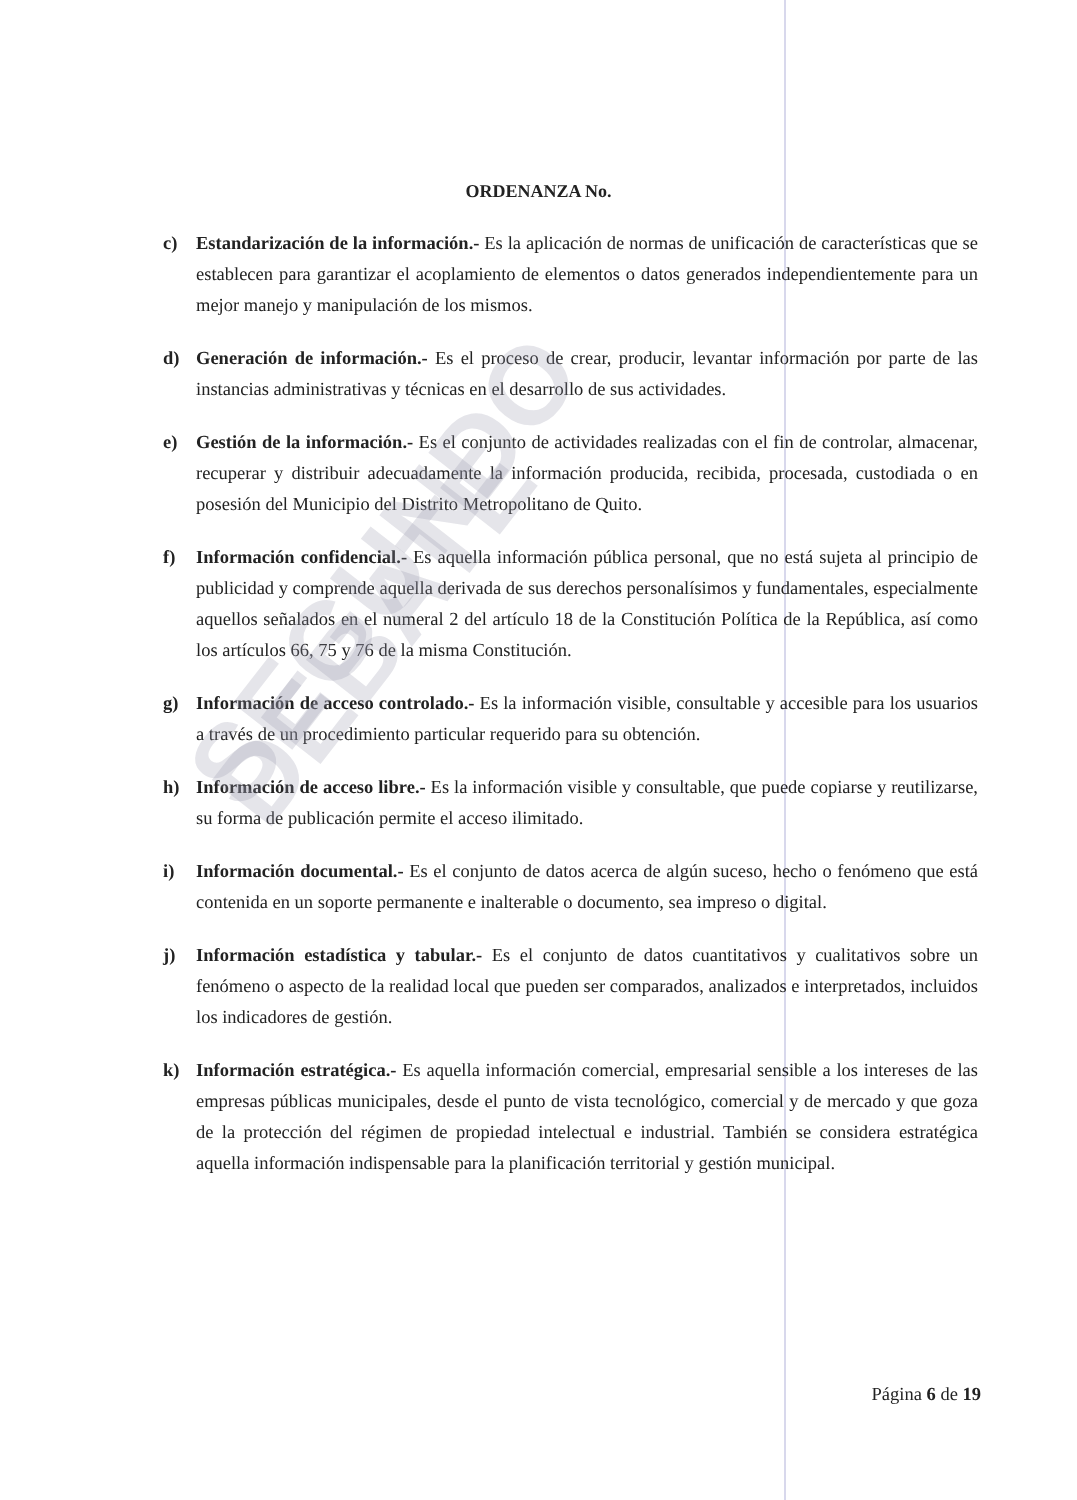ORDENANZA No.
c) Estandarización de la información.- Es la aplicación de normas de unificación de características que se establecen para garantizar el acoplamiento de elementos o datos generados independientemente para un mejor manejo y manipulación de los mismos.
d) Generación de información.- Es el proceso de crear, producir, levantar información por parte de las instancias administrativas y técnicas en el desarrollo de sus actividades.
e) Gestión de la información.- Es el conjunto de actividades realizadas con el fin de controlar, almacenar, recuperar y distribuir adecuadamente la información producida, recibida, procesada, custodiada o en posesión del Municipio del Distrito Metropolitano de Quito.
f) Información confidencial.- Es aquella información pública personal, que no está sujeta al principio de publicidad y comprende aquella derivada de sus derechos personalísimos y fundamentales, especialmente aquellos señalados en el numeral 2 del artículo 18 de la Constitución Política de la República, así como los artículos 66, 75 y 76 de la misma Constitución.
g) Información de acceso controlado.- Es la información visible, consultable y accesible para los usuarios a través de un procedimiento particular requerido para su obtención.
h) Información de acceso libre.- Es la información visible y consultable, que puede copiarse y reutilizarse, su forma de publicación permite el acceso ilimitado.
i) Información documental.- Es el conjunto de datos acerca de algún suceso, hecho o fenómeno que está contenida en un soporte permanente e inalterable o documento, sea impreso o digital.
j) Información estadística y tabular.- Es el conjunto de datos cuantitativos y cualitativos sobre un fenómeno o aspecto de la realidad local que pueden ser comparados, analizados e interpretados, incluidos los indicadores de gestión.
k) Información estratégica.- Es aquella información comercial, empresarial sensible a los intereses de las empresas públicas municipales, desde el punto de vista tecnológico, comercial y de mercado y que goza de la protección del régimen de propiedad intelectual e industrial. También se considera estratégica aquella información indispensable para la planificación territorial y gestión municipal.
SEGUNDO DEBATE
Página 6 de 19